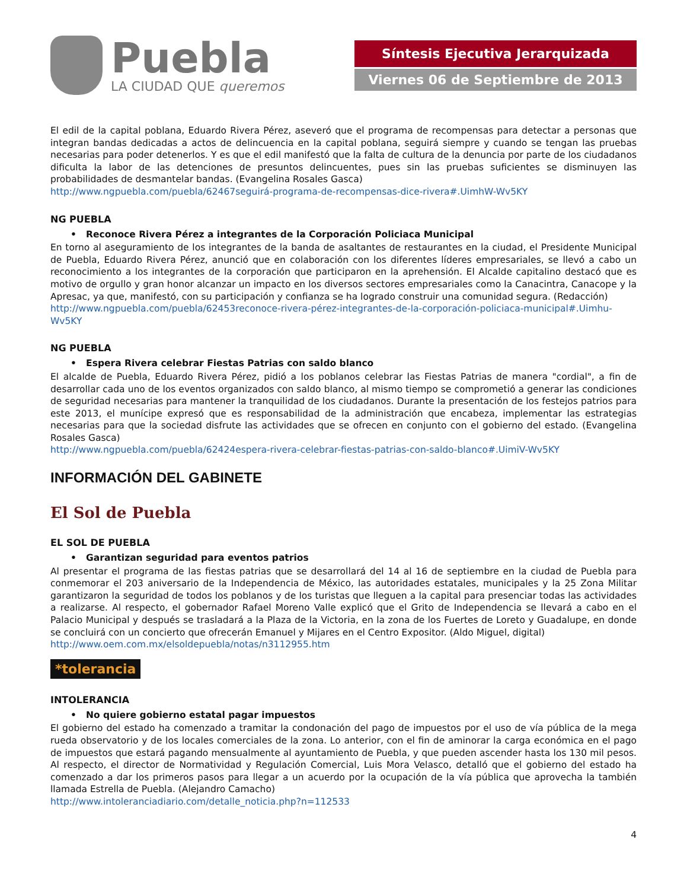Puebla
LA CIUDAD QUE queremos
Síntesis Ejecutiva Jerarquizada
Viernes 06 de Septiembre de 2013
El edil de la capital poblana, Eduardo Rivera Pérez, aseveró que el programa de recompensas para detectar a personas que integran bandas dedicadas a actos de delincuencia en la capital poblana, seguirá siempre y cuando se tengan las pruebas necesarias para poder detenerlos. Y es que el edil manifestó que la falta de cultura de la denuncia por parte de los ciudadanos dificulta la labor de las detenciones de presuntos delincuentes, pues sin las pruebas suficientes se disminuyen las probabilidades de desmantelar bandas. (Evangelina Rosales Gasca)
http://www.ngpuebla.com/puebla/62467seguirá-programa-de-recompensas-dice-rivera#.UimhW-Wv5KY
NG PUEBLA
• Reconoce Rivera Pérez a integrantes de la Corporación Policiaca Municipal
En torno al aseguramiento de los integrantes de la banda de asaltantes de restaurantes en la ciudad, el Presidente Municipal de Puebla, Eduardo Rivera Pérez, anunció que en colaboración con los diferentes líderes empresariales, se llevó a cabo un reconocimiento a los integrantes de la corporación que participaron en la aprehensión. El Alcalde capitalino destacó que es motivo de orgullo y gran honor alcanzar un impacto en los diversos sectores empresariales como la Canacintra, Canacope y la Apresac, ya que, manifestó, con su participación y confianza se ha logrado construir una comunidad segura. (Redacción)
http://www.ngpuebla.com/puebla/62453reconoce-rivera-pérez-integrantes-de-la-corporación-policiaca-municipal#.Uimhu-Wv5KY
NG PUEBLA
• Espera Rivera celebrar Fiestas Patrias con saldo blanco
El alcalde de Puebla, Eduardo Rivera Pérez, pidió a los poblanos celebrar las Fiestas Patrias de manera "cordial", a fin de desarrollar cada uno de los eventos organizados con saldo blanco, al mismo tiempo se comprometió a generar las condiciones de seguridad necesarias para mantener la tranquilidad de los ciudadanos. Durante la presentación de los festejos patrios para este 2013, el munícipe expresó que es responsabilidad de la administración que encabeza, implementar las estrategias necesarias para que la sociedad disfrute las actividades que se ofrecen en conjunto con el gobierno del estado. (Evangelina Rosales Gasca)
http://www.ngpuebla.com/puebla/62424espera-rivera-celebrar-fiestas-patrias-con-saldo-blanco#.UimiV-Wv5KY
INFORMACIÓN DEL GABINETE
El Sol de Puebla
EL SOL DE PUEBLA
• Garantizan seguridad para eventos patrios
Al presentar el programa de las fiestas patrias que se desarrollará del 14 al 16 de septiembre en la ciudad de Puebla para conmemorar el 203 aniversario de la Independencia de México, las autoridades estatales, municipales y la 25 Zona Militar garantizaron la seguridad de todos los poblanos y de los turistas que lleguen a la capital para presenciar todas las actividades a realizarse. Al respecto, el gobernador Rafael Moreno Valle explicó que el Grito de Independencia se llevará a cabo en el Palacio Municipal y después se trasladará a la Plaza de la Victoria, en la zona de los Fuertes de Loreto y Guadalupe, en donde se concluirá con un concierto que ofrecerán Emanuel y Mijares en el Centro Expositor. (Aldo Miguel, digital)
http://www.oem.com.mx/elsoldepuebla/notas/n3112955.htm
*tolerancia
INTOLERANCIA
• No quiere gobierno estatal pagar impuestos
El gobierno del estado ha comenzado a tramitar la condonación del pago de impuestos por el uso de vía pública de la mega rueda observatorio y de los locales comerciales de la zona. Lo anterior, con el fin de aminorar la carga económica en el pago de impuestos que estará pagando mensualmente al ayuntamiento de Puebla, y que pueden ascender hasta los 130 mil pesos. Al respecto, el director de Normatividad y Regulación Comercial, Luis Mora Velasco, detalló que el gobierno del estado ha comenzado a dar los primeros pasos para llegar a un acuerdo por la ocupación de la vía pública que aprovecha la también llamada Estrella de Puebla. (Alejandro Camacho)
http://www.intoleranciadiario.com/detalle_noticia.php?n=112533
4